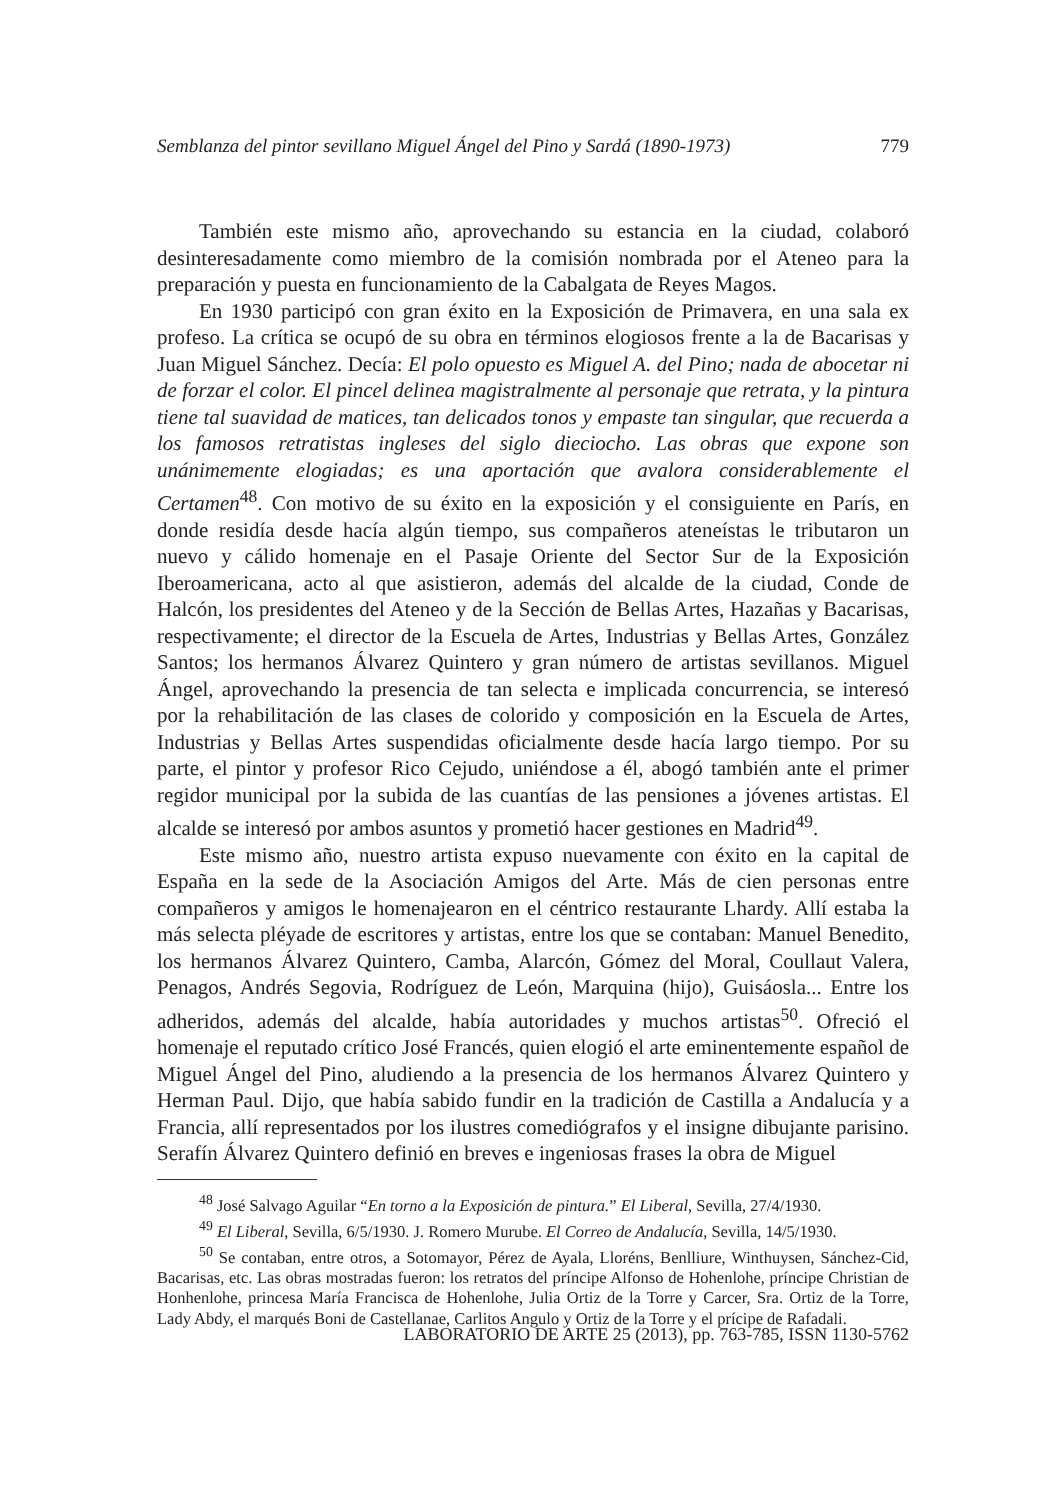Semblanza del pintor sevillano Miguel Ángel del Pino y Sardá (1890-1973) 779
También este mismo año, aprovechando su estancia en la ciudad, colaboró desinteresadamente como miembro de la comisión nombrada por el Ateneo para la preparación y puesta en funcionamiento de la Cabalgata de Reyes Magos.
En 1930 participó con gran éxito en la Exposición de Primavera, en una sala ex profeso. La crítica se ocupó de su obra en términos elogiosos frente a la de Bacarisas y Juan Miguel Sánchez. Decía: El polo opuesto es Miguel A. del Pino; nada de abocetar ni de forzar el color. El pincel delinea magistralmente al personaje que retrata, y la pintura tiene tal suavidad de matices, tan delicados tonos y empaste tan singular, que recuerda a los famosos retratistas ingleses del siglo dieciocho. Las obras que expone son unánimemente elogiadas; es una aportación que avalora considerablemente el Certamen<sup>48</sup>. Con motivo de su éxito en la exposición y el consiguiente en París, en donde residía desde hacía algún tiempo, sus compañeros ateneístas le tributaron un nuevo y cálido homenaje en el Pasaje Oriente del Sector Sur de la Exposición Iberoamericana, acto al que asistieron, además del alcalde de la ciudad, Conde de Halcón, los presidentes del Ateneo y de la Sección de Bellas Artes, Hazañas y Bacarisas, respectivamente; el director de la Escuela de Artes, Industrias y Bellas Artes, González Santos; los hermanos Álvarez Quintero y gran número de artistas sevillanos. Miguel Ángel, aprovechando la presencia de tan selecta e implicada concurrencia, se interesó por la rehabilitación de las clases de colorido y composición en la Escuela de Artes, Industrias y Bellas Artes suspendidas oficialmente desde hacía largo tiempo. Por su parte, el pintor y profesor Rico Cejudo, uniéndose a él, abogó también ante el primer regidor municipal por la subida de las cuantías de las pensiones a jóvenes artistas. El alcalde se interesó por ambos asuntos y prometió hacer gestiones en Madrid<sup>49</sup>.
Este mismo año, nuestro artista expuso nuevamente con éxito en la capital de España en la sede de la Asociación Amigos del Arte. Más de cien personas entre compañeros y amigos le homenajearon en el céntrico restaurante Lhardy. Allí estaba la más selecta pléyade de escritores y artistas, entre los que se contaban: Manuel Benedito, los hermanos Álvarez Quintero, Camba, Alarcón, Gómez del Moral, Coullaut Valera, Penagos, Andrés Segovia, Rodríguez de León, Marquina (hijo), Guisáosla... Entre los adheridos, además del alcalde, había autoridades y muchos artistas<sup>50</sup>. Ofreció el homenaje el reputado crítico José Francés, quien elogió el arte eminentemente español de Miguel Ángel del Pino, aludiendo a la presencia de los hermanos Álvarez Quintero y Herman Paul. Dijo, que había sabido fundir en la tradición de Castilla a Andalucía y a Francia, allí representados por los ilustres comediógrafos y el insigne dibujante parisino. Serafín Álvarez Quintero definió en breves e ingeniosas frases la obra de Miguel
<sup>48</sup> José Salvago Aguilar “En torno a la Exposición de pintura.” El Liberal, Sevilla, 27/4/1930.
<sup>49</sup> El Liberal, Sevilla, 6/5/1930. J. Romero Murube. El Correo de Andalucía, Sevilla, 14/5/1930.
<sup>50</sup> Se contaban, entre otros, a Sotomayor, Pérez de Ayala, Lloréns, Benlliure, Winthuysen, Sánchez-Cid, Bacarisas, etc. Las obras mostradas fueron: los retratos del príncipe Alfonso de Hohenlohe, príncipe Christian de Honhenlohe, princesa María Francisca de Hohenlohe, Julia Ortiz de la Torre y Carcer, Sra. Ortiz de la Torre, Lady Abdy, el marqués Boni de Castellanae, Carlitos Angulo y Ortiz de la Torre y el prícipe de Rafadali.
LABORATORIO DE ARTE 25 (2013), pp. 763-785, ISSN 1130-5762